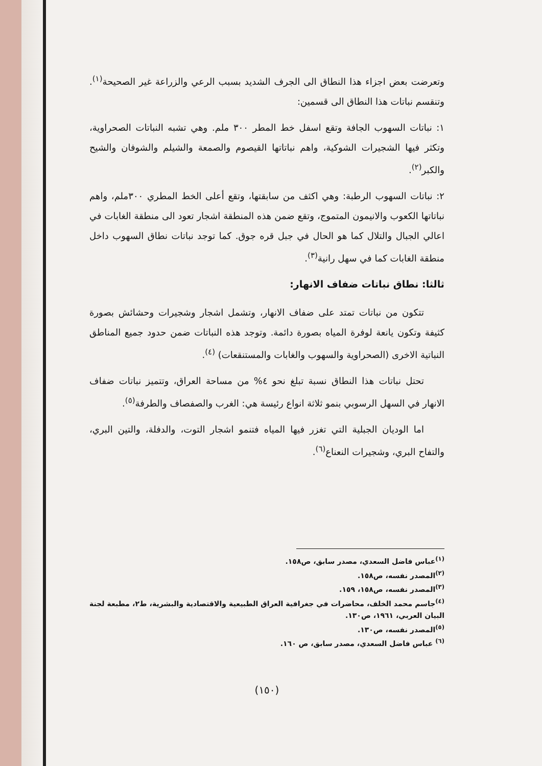وتعرضت بعض اجزاء هذا النطاق الى الجرف الشديد بسبب الرعي والزراعة غير الصحيحة<sup>(١)</sup>. وتنقسم نباتات هذا النطاق الى قسمين:
١: نباتات السهوب الجافة وتقع اسفل خط المطر ٣٠٠ ملم. وهي تشبه النباتات الصحراوية، وتكثر فيها الشجيرات الشوكية، واهم نباتاتها القيصوم والصمعة والشيلم والشوفان والشيح والكبر<sup>(٢)</sup>.
٢: نباتات السهوب الرطبة: وهي اكثف من سابقتها، وتقع أعلى الخط المطري ٣٠٠ملم، واهم نباتاتها الكعوب والانيمون المتموج، وتقع ضمن هذه المنطقة اشجار تعود الى منطقة الغابات في اعالي الجبال والتلال كما هو الحال في جبل قره جوق. كما توجد نباتات نطاق السهوب داخل منطقة الغابات كما في سهل رانية<sup>(٣)</sup>.
ثالثا: نطاق نباتات ضفاف الانهار:
تتكون من نباتات تمتد على ضفاف الانهار، وتشمل اشجار وشجيرات وحشائش بصورة كثيفة وتكون يانعة لوفرة المياه بصورة دائمة. وتوجد هذه النباتات ضمن حدود جميع المناطق النباتية الاخرى (الصحراوية والسهوب والغابات والمستنقعات) <sup>(٤)</sup>.
تحتل نباتات هذا النطاق نسبة تبلغ نحو ٤% من مساحة العراق، وتتميز نباتات ضفاف الانهار في السهل الرسوبي بنمو ثلاثة انواع رئيسة هي: الغرب والصفصاف والطرفة<sup>(٥)</sup>.
اما الوديان الجبلية التي تغزر فيها المياه فتنمو اشجار التوت، والدفلة، والتين البري، والتفاح البري، وشجيرات النعناع<sup>(٦)</sup>.
<sup>(١)</sup> عباس فاضل السعدي، مصدر سابق، ص١٥٨.
<sup>(٢)</sup> المصدر نفسه، ص١٥٨.
<sup>(٣)</sup> المصدر نفسه، ص١٥٨، ١٥٩.
<sup>(٤)</sup> جاسم محمد الخلف، محاضرات في جغرافية العراق الطبيعية والاقتصادية والبشرية، ط٢، مطبعة لجنة البيان العربي، ١٩٦١، ص١٣٠.
<sup>(٥)</sup> المصدر نفسه، ص١٣٠.
<sup>(٦)</sup> عباس فاضل السعدي، مصدر سابق، ص ١٦٠.
(١٥٠)